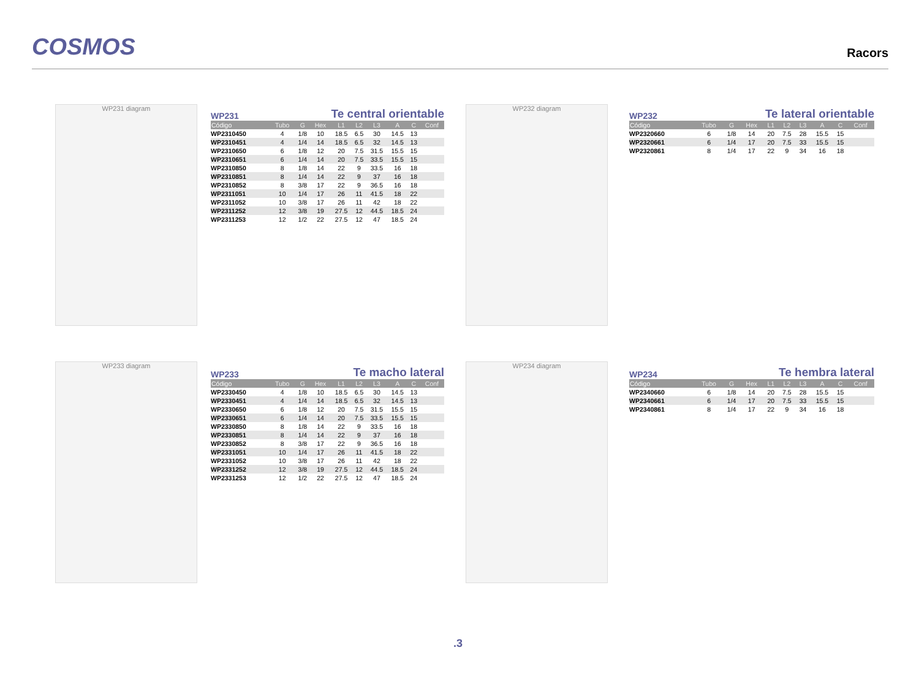COSMOS
Racors
WP231 diagram WP232 diagram
WP233 diagram WP234 diagram
WP231 Te central orientable
| Código | Tubo | G | Hex | L1 | L2 | L3 | A | C | Conf |
| --- | --- | --- | --- | --- | --- | --- | --- | --- | --- |
| WP2310450 | 4 | 1/8 | 10 | 18.5 | 6.5 | 30 | 14.5 | 13 | |
| WP2310451 | 4 | 1/4 | 14 | 18.5 | 6.5 | 32 | 14.5 | 13 | |
| WP2310650 | 6 | 1/8 | 12 | 20 | 7.5 | 31.5 | 15.5 | 15 | |
| WP2310651 | 6 | 1/4 | 14 | 20 | 7.5 | 33.5 | 15.5 | 15 | |
| WP2310850 | 8 | 1/8 | 14 | 22 | 9 | 33.5 | 16 | 18 | |
| WP2310851 | 8 | 1/4 | 14 | 22 | 9 | 37 | 16 | 18 | |
| WP2310852 | 8 | 3/8 | 17 | 22 | 9 | 36.5 | 16 | 18 | |
| WP2311051 | 10 | 1/4 | 17 | 26 | 11 | 41.5 | 18 | 22 | |
| WP2311052 | 10 | 3/8 | 17 | 26 | 11 | 42 | 18 | 22 | |
| WP2311252 | 12 | 3/8 | 19 | 27.5 | 12 | 44.5 | 18.5 | 24 | |
| WP2311253 | 12 | 1/2 | 22 | 27.5 | 12 | 47 | 18.5 | 24 | |
WP232 Te lateral orientable
| Código | Tubo | G | Hex | L1 | L2 | L3 | A | C | Conf |
| --- | --- | --- | --- | --- | --- | --- | --- | --- | --- |
| WP2320660 | 6 | 1/8 | 14 | 20 | 7.5 | 28 | 15.5 | 15 | |
| WP2320661 | 6 | 1/4 | 17 | 20 | 7.5 | 33 | 15.5 | 15 | |
| WP2320861 | 8 | 1/4 | 17 | 22 | 9 | 34 | 16 | 18 | |
WP233 Te macho lateral
| Código | Tubo | G | Hex | L1 | L2 | L3 | A | C | Conf |
| --- | --- | --- | --- | --- | --- | --- | --- | --- | --- |
| WP2330450 | 4 | 1/8 | 10 | 18.5 | 6.5 | 30 | 14.5 | 13 | |
| WP2330451 | 4 | 1/4 | 14 | 18.5 | 6.5 | 32 | 14.5 | 13 | |
| WP2330650 | 6 | 1/8 | 12 | 20 | 7.5 | 31.5 | 15.5 | 15 | |
| WP2330651 | 6 | 1/4 | 14 | 20 | 7.5 | 33.5 | 15.5 | 15 | |
| WP2330850 | 8 | 1/8 | 14 | 22 | 9 | 33.5 | 16 | 18 | |
| WP2330851 | 8 | 1/4 | 14 | 22 | 9 | 37 | 16 | 18 | |
| WP2330852 | 8 | 3/8 | 17 | 22 | 9 | 36.5 | 16 | 18 | |
| WP2331051 | 10 | 1/4 | 17 | 26 | 11 | 41.5 | 18 | 22 | |
| WP2331052 | 10 | 3/8 | 17 | 26 | 11 | 42 | 18 | 22 | |
| WP2331252 | 12 | 3/8 | 19 | 27.5 | 12 | 44.5 | 18.5 | 24 | |
| WP2331253 | 12 | 1/2 | 22 | 27.5 | 12 | 47 | 18.5 | 24 | |
WP234 Te hembra lateral
| Código | Tubo | G | Hex | L1 | L2 | L3 | A | C | Conf |
| --- | --- | --- | --- | --- | --- | --- | --- | --- | --- |
| WP2340660 | 6 | 1/8 | 14 | 20 | 7.5 | 28 | 15.5 | 15 | |
| WP2340661 | 6 | 1/4 | 17 | 20 | 7.5 | 33 | 15.5 | 15 | |
| WP2340861 | 8 | 1/4 | 17 | 22 | 9 | 34 | 16 | 18 | |
.3